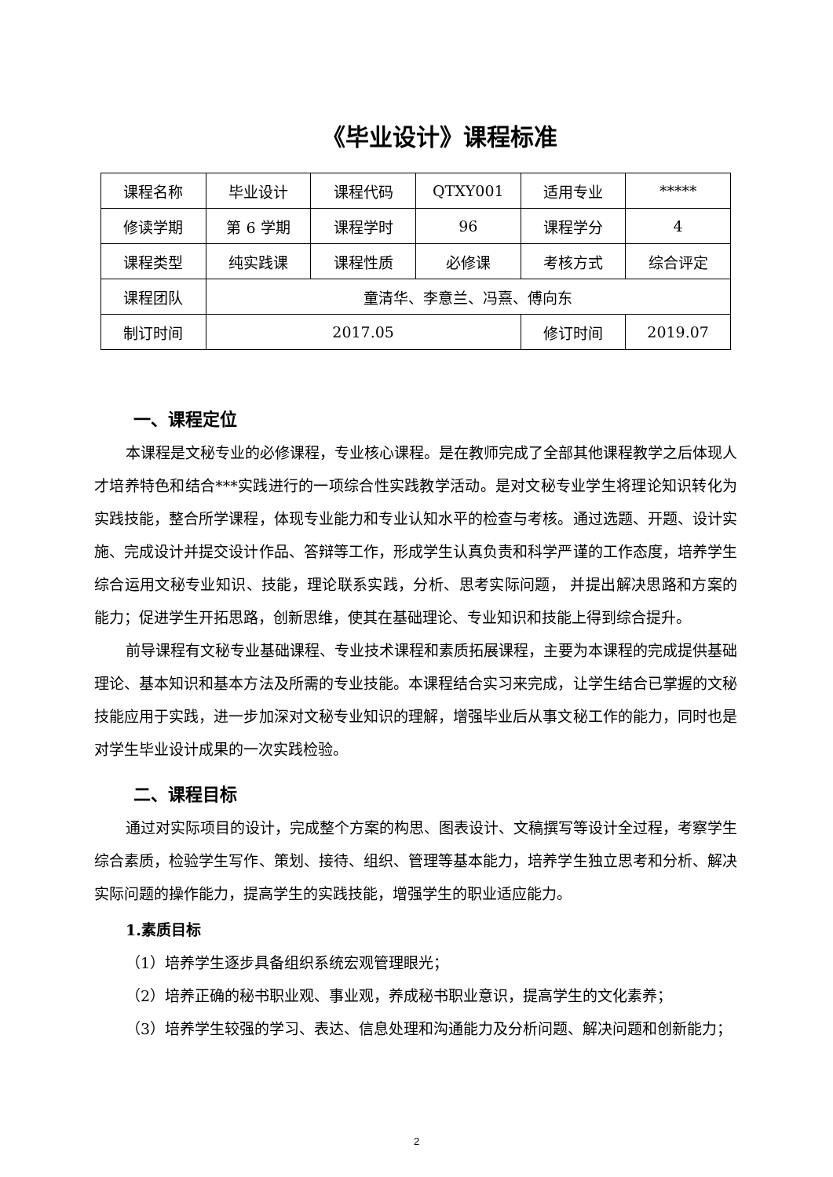《毕业设计》课程标准
| 课程名称 | 毕业设计 | 课程代码 | QTXY001 | 适用专业 | ***** |
| 修读学期 | 第 6 学期 | 课程学时 | 96 | 课程学分 | 4 |
| 课程类型 | 纯实践课 | 课程性质 | 必修课 | 考核方式 | 综合评定 |
| 课程团队 | 童清华、李意兰、冯熹、傅向东 | | | | |
| 制订时间 | 2017.05 | | | 修订时间 | 2019.07 |
一、课程定位
本课程是文秘专业的必修课程，专业核心课程。是在教师完成了全部其他课程教学之后体现人才培养特色和结合***实践进行的一项综合性实践教学活动。是对文秘专业学生将理论知识转化为实践技能，整合所学课程，体现专业能力和专业认知水平的检查与考核。通过选题、开题、设计实施、完成设计并提交设计作品、答辩等工作，形成学生认真负责和科学严谨的工作态度，培养学生综合运用文秘专业知识、技能，理论联系实践，分析、思考实际问题， 并提出解决思路和方案的能力；促进学生开拓思路，创新思维，使其在基础理论、专业知识和技能上得到综合提升。
前导课程有文秘专业基础课程、专业技术课程和素质拓展课程，主要为本课程的完成提供基础理论、基本知识和基本方法及所需的专业技能。本课程结合实习来完成，让学生结合已掌握的文秘技能应用于实践，进一步加深对文秘专业知识的理解，增强毕业后从事文秘工作的能力，同时也是对学生毕业设计成果的一次实践检验。
二、课程目标
通过对实际项目的设计，完成整个方案的构思、图表设计、文稿撰写等设计全过程，考察学生综合素质，检验学生写作、策划、接待、组织、管理等基本能力，培养学生独立思考和分析、解决实际问题的操作能力，提高学生的实践技能，增强学生的职业适应能力。
1.素质目标
（1）培养学生逐步具备组织系统宏观管理眼光；
（2）培养正确的秘书职业观、事业观，养成秘书职业意识，提高学生的文化素养；
（3）培养学生较强的学习、表达、信息处理和沟通能力及分析问题、解决问题和创新能力；
2